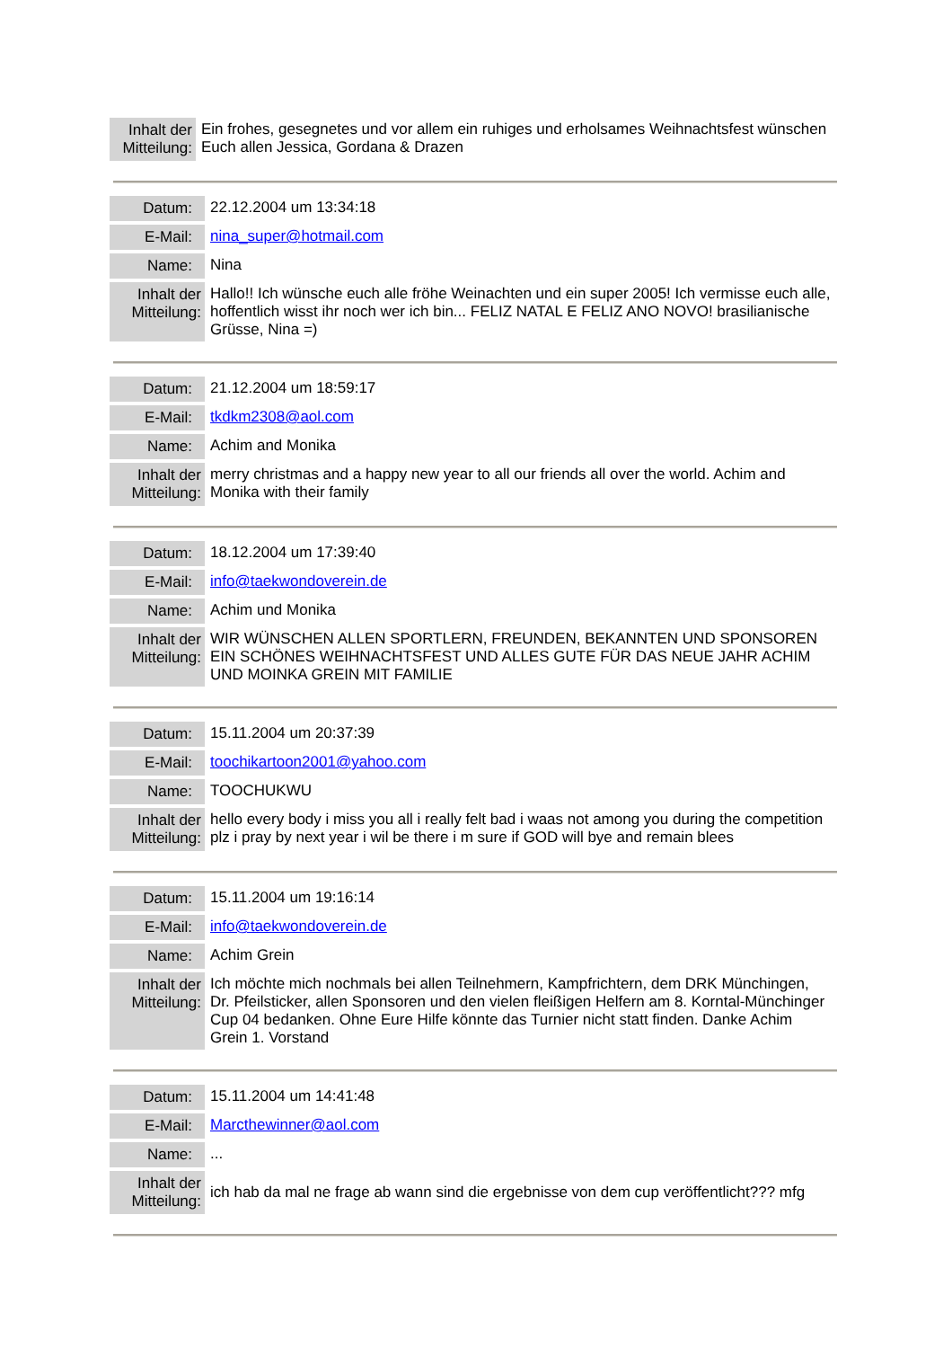| Inhalt der Mitteilung: | Ein frohes, gesegnetes und vor allem ein ruhiges und erholsames Weihnachtsfest wünschen Euch allen Jessica, Gordana & Drazen |
| Datum: | 22.12.2004 um 13:34:18 |
| E-Mail: | nina_super@hotmail.com |
| Name: | Nina |
| Inhalt der Mitteilung: | Hallo!! Ich wünsche euch alle fröhe Weinachten und ein super 2005! Ich vermisse euch alle, hoffentlich wisst ihr noch wer ich bin... FELIZ NATAL E FELIZ ANO NOVO! brasilianische Grüsse, Nina =) |
| Datum: | 21.12.2004 um 18:59:17 |
| E-Mail: | tkdkm2308@aol.com |
| Name: | Achim and Monika |
| Inhalt der Mitteilung: | merry christmas and a happy new year to all our friends all over the world. Achim and Monika with their family |
| Datum: | 18.12.2004 um 17:39:40 |
| E-Mail: | info@taekwondoverein.de |
| Name: | Achim und Monika |
| Inhalt der Mitteilung: | WIR WÜNSCHEN ALLEN SPORTLERN, FREUNDEN, BEKANNTEN UND SPONSOREN EIN SCHÖNES WEIHNACHTSFEST UND ALLES GUTE FÜR DAS NEUE JAHR ACHIM UND MOINKA GREIN MIT FAMILIE |
| Datum: | 15.11.2004 um 20:37:39 |
| E-Mail: | toochikartoon2001@yahoo.com |
| Name: | TOOCHUKWU |
| Inhalt der Mitteilung: | hello every body i miss you all i really felt bad i waas not among you during the competition plz i pray by next year i wil be there i m sure if GOD will bye and remain blees |
| Datum: | 15.11.2004 um 19:16:14 |
| E-Mail: | info@taekwondoverein.de |
| Name: | Achim Grein |
| Inhalt der Mitteilung: | Ich möchte mich nochmals bei allen Teilnehmern, Kampfrichtern, dem DRK Münchingen, Dr. Pfeilsticker, allen Sponsoren und den vielen fleißigen Helfern am 8. Korntal-Münchinger Cup 04 bedanken. Ohne Eure Hilfe könnte das Turnier nicht statt finden. Danke Achim Grein 1. Vorstand |
| Datum: | 15.11.2004 um 14:41:48 |
| E-Mail: | Marcthewinner@aol.com |
| Name: | ... |
| Inhalt der Mitteilung: | ich hab da mal ne frage ab wann sind die ergebnisse von dem cup veröffentlicht??? mfg |